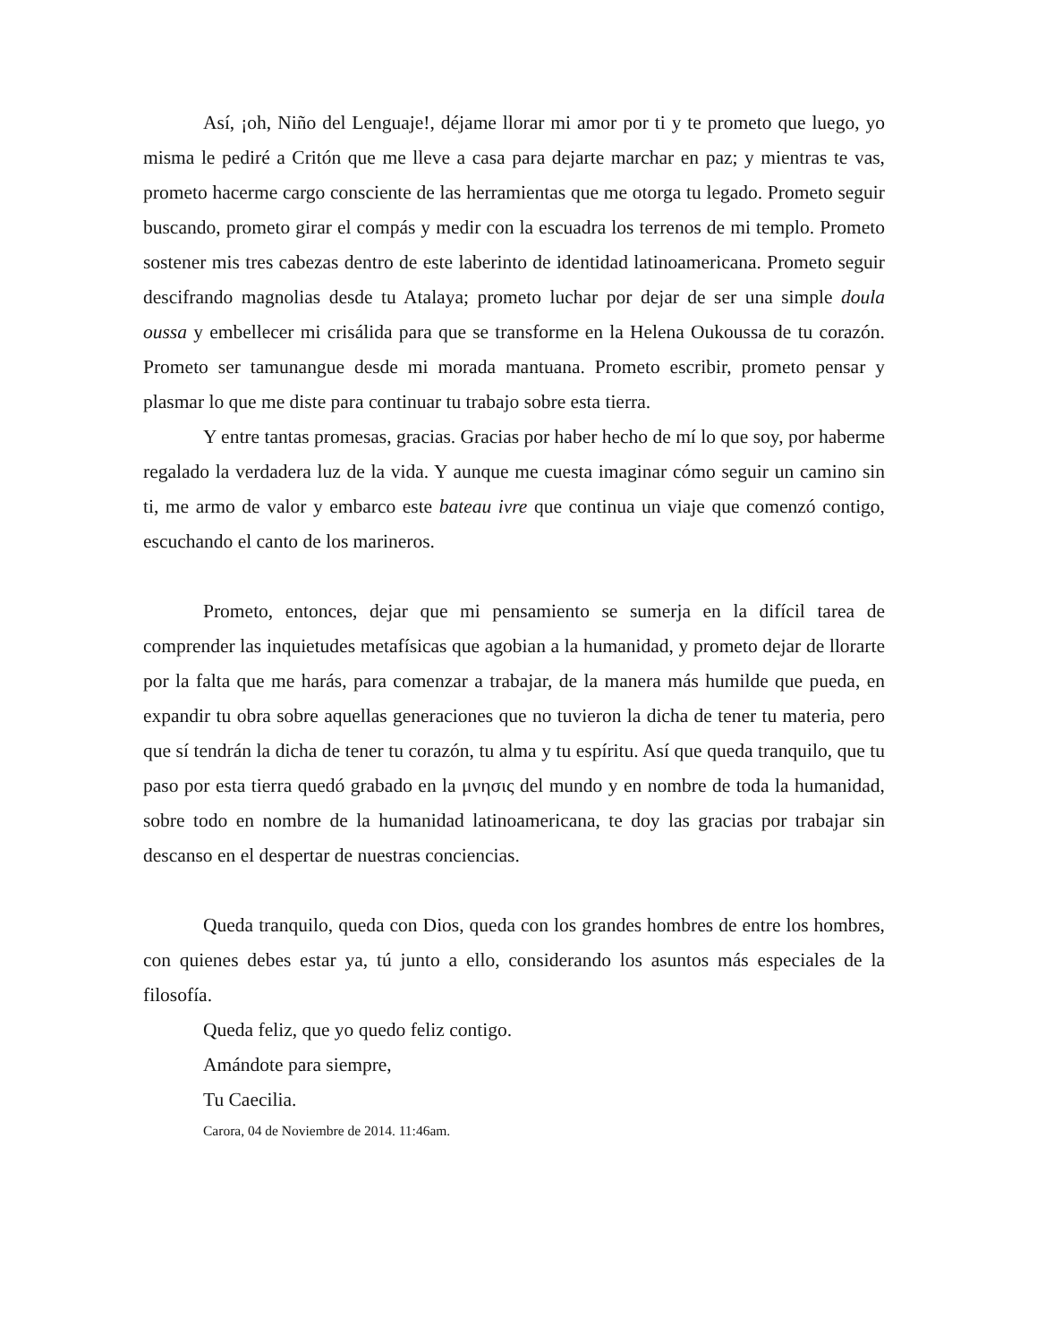Así, ¡oh, Niño del Lenguaje!, déjame llorar mi amor por ti y te prometo que luego, yo misma le pediré a Critón que me lleve a casa para dejarte marchar en paz; y mientras te vas, prometo hacerme cargo consciente de las herramientas que me otorga tu legado. Prometo seguir buscando, prometo girar el compás y medir con la escuadra los terrenos de mi templo. Prometo sostener mis tres cabezas dentro de este laberinto de identidad latinoamericana. Prometo seguir descifrando magnolias desde tu Atalaya; prometo luchar por dejar de ser una simple doula oussa y embellecer mi crisálida para que se transforme en la Helena Oukoussa de tu corazón. Prometo ser tamunangue desde mi morada mantuana. Prometo escribir, prometo pensar y plasmar lo que me diste para continuar tu trabajo sobre esta tierra.
Y entre tantas promesas, gracias. Gracias por haber hecho de mí lo que soy, por haberme regalado la verdadera luz de la vida. Y aunque me cuesta imaginar cómo seguir un camino sin ti, me armo de valor y embarco este bateau ivre que continua un viaje que comenzó contigo, escuchando el canto de los marineros.
Prometo, entonces, dejar que mi pensamiento se sumerja en la difícil tarea de comprender las inquietudes metafísicas que agobian a la humanidad, y prometo dejar de llorarte por la falta que me harás, para comenzar a trabajar, de la manera más humilde que pueda, en expandir tu obra sobre aquellas generaciones que no tuvieron la dicha de tener tu materia, pero que sí tendrán la dicha de tener tu corazón, tu alma y tu espíritu. Así que queda tranquilo, que tu paso por esta tierra quedó grabado en la μνησις del mundo y en nombre de toda la humanidad, sobre todo en nombre de la humanidad latinoamericana, te doy las gracias por trabajar sin descanso en el despertar de nuestras conciencias.
Queda tranquilo, queda con Dios, queda con los grandes hombres de entre los hombres, con quienes debes estar ya, tú junto a ello, considerando los asuntos más especiales de la filosofía.
Queda feliz, que yo quedo feliz contigo.
Amándote para siempre,
Tu Caecilia.
Carora, 04 de Noviembre de 2014. 11:46am.